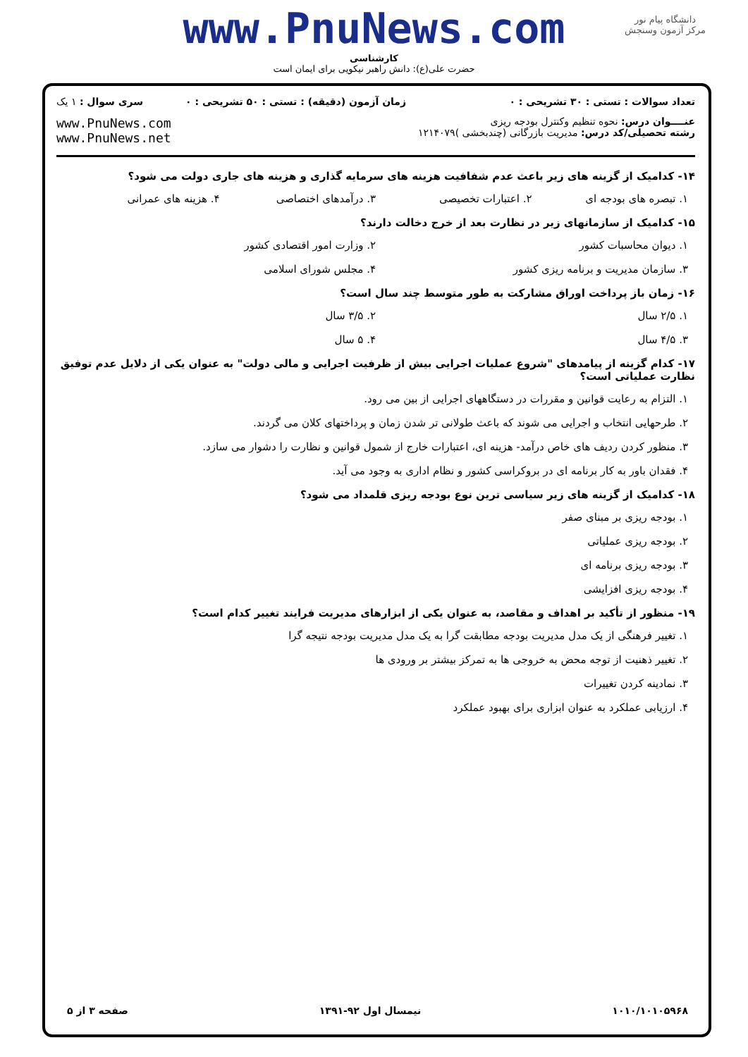www.PnuNews.com
کارشناسی
حضرت علی(ع): دانش راهبر نیکویی برای ایمان است
دانشگاه پیام نور
مرکز آزمون وسنجش
| تعداد سوالات : تستی : ۳۰ تشریحی : ۰ | زمان آزمون (دقیقه) : تستی : ۵۰ تشریحی : ۰ | سری سوال : ۱ یک |
| عنــــوان درس: نحوه تنظیم وکنترل بودجه ریزی رشته تحصیلی/کد درس: مدیریت بازرگانی (چندبخشی )۱۲۱۴۰۷۹ | | www.PnuNews.com www.PnuNews.net |
۱۴- کدامیک از گزینه های زیر باعث عدم شفافیت هزینه های سرمایه گذاری و هزینه های جاری دولت می شود؟
۱. تبصره های بودجه ای ۲. اعتبارات تخصیصی ۳. درآمدهای اختصاصی ۴. هزینه های عمرانی
۱۵- کدامیک از سازمانهای زیر در نظارت بعد از خرج دخالت دارند؟
۱. دیوان محاسبات کشور ۲. وزارت امور اقتصادی کشور
۳. سازمان مدیریت و برنامه ریزی کشور ۴. مجلس شورای اسلامی
۱۶- زمان باز پرداخت اوراق مشارکت به طور متوسط چند سال است؟
۱. ۲/۵ سال ۲. ۳/۵ سال
۳. ۴/۵ سال ۴. ۵ سال
۱۷- کدام گزینه از پیامدهای "شروع عملیات اجرایی بیش از ظرفیت اجرایی و مالی دولت" به عنوان یکی از دلایل عدم توفیق نظارت عملیاتی است؟
۱. التزام به رعایت قوانین و مقررات در دستگاههای اجرایی از بین می رود.
۲. طرحهایی انتخاب و اجرایی می شوند که باعث طولانی تر شدن زمان و پرداختهای کلان می گردند.
۳. منظور کردن ردیف های خاص درآمد- هزینه ای، اعتبارات خارج از شمول قوانین و نظارت را دشوار می سازد.
۴. فقدان باور به کار برنامه ای در بروکراسی کشور و نظام اداری به وجود می آید.
۱۸- کدامیک از گزینه های زیر سیاسی ترین نوع بودجه ریزی قلمداد می شود؟
۱. بودجه ریزی بر مبنای صفر
۲. بودجه ریزی عملیاتی
۳. بودجه ریزی برنامه ای
۴. بودجه ریزی افزایشی
۱۹- منظور از تأکید بر اهداف و مقاصد، به عنوان یکی از ابزارهای مدیریت فرایند تغییر کدام است؟
۱. تغییر فرهنگی از یک مدل مدیریت بودجه مطابقت گرا به یک مدل مدیریت بودجه نتیجه گرا
۲. تغییر ذهنیت از توجه محض به خروجی ها به تمرکز بیشتر بر ورودی ها
۳. نمادینه کردن تغییرات
۴. ارزیابی عملکرد به عنوان ابزاری برای بهبود عملکرد
۱۰۱۰/۱۰۱۰۵۹۶۸ نیمسال اول ۹۲-۱۳۹۱ صفحه ۳ از ۵